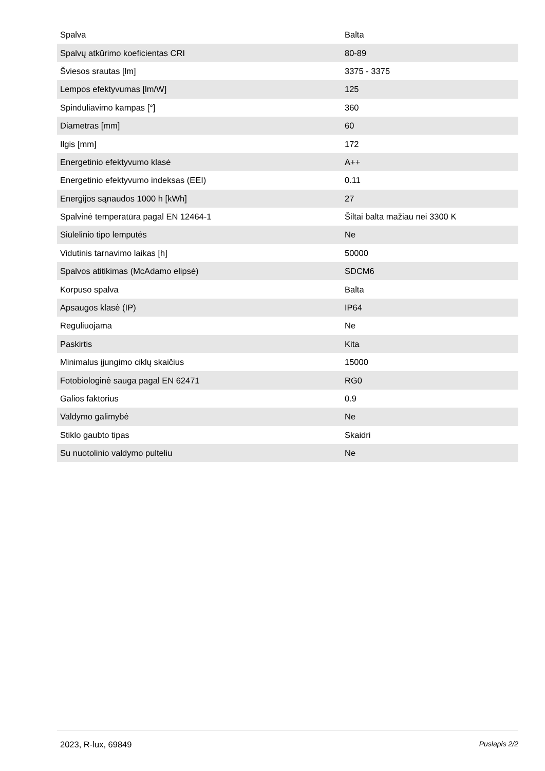| Spalva | Balta |
| Spalvų atkūrimo koeficientas CRI | 80-89 |
| Šviesos srautas [lm] | 3375 - 3375 |
| Lempos efektyvumas [lm/W] | 125 |
| Spinduliavimo kampas [°] | 360 |
| Diametras [mm] | 60 |
| Ilgis [mm] | 172 |
| Energetinio efektyvumo klasė | A++ |
| Energetinio efektyvumo indeksas (EEI) | 0.11 |
| Energijos sąnaudos 1000 h [kWh] | 27 |
| Spalvinė temperatūra pagal EN 12464-1 | Šiltai balta mažiau nei 3300 K |
| Siūlelinio tipo lemputės | Ne |
| Vidutinis tarnavimo laikas [h] | 50000 |
| Spalvos atitikimas (McAdamo elipsė) | SDCM6 |
| Korpuso spalva | Balta |
| Apsaugos klasė (IP) | IP64 |
| Reguliuojama | Ne |
| Paskirtis | Kita |
| Minimalus įjungimo ciklų skaičius | 15000 |
| Fotobiologinė sauga pagal EN 62471 | RG0 |
| Galios faktorius | 0.9 |
| Valdymo galimybė | Ne |
| Stiklo gaubto tipas | Skaidri |
| Su nuotolinio valdymo pulteliu | Ne |
2023, R-lux, 69849 Puslapis 2/2